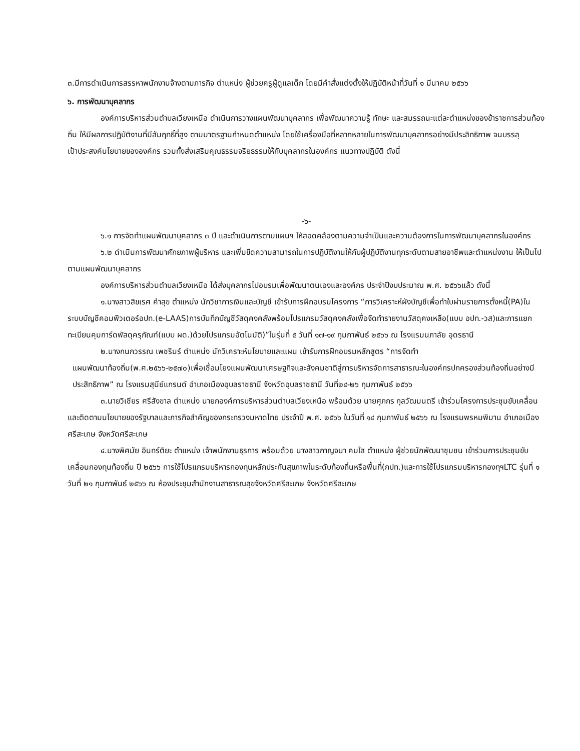๓.มีการดำเนินการสรรหาพนักงานจ้างตามภารกิจ ตำแหน่ง ผู้ช่วยครูผู้ดูแลเด็ก โดยมีคำสั่งแต่งตั้งให้ปฏิบัติหน้าที่วันที่ ๑ มีนาคม ๒๕๖๖
๖. การพัฒนาบุคลากร
องค์การบริหารส่วนตำบลเวียงเหนือ ดำเนินการวางแผนพัฒนาบุคลากร เพื่อพัฒนาความรู้ ทักษะ และสมรรถนะแต่ละตำแหน่งของข้าราชการส่วนท้องถิ่น ให้มีผลการปฏิบัติงานที่มีสัมฤทธิ์ที่สูง ตามมาตรฐานกำหนดตำแหน่ง โดยใช้เครื่องมือที่หลากหลายในการพัฒนาบุคลากรอย่างมีประสิทธิภาพ จนบรรลุเป้าประสงค์นโยบายขององค์กร รวมทั้งส่งเสริมคุณธรรมจริยธรรมให้กับบุคลากรในองค์กร แนวทางปฏิบัติ ดังนี้
-๖-
๖.๑ การจัดทำแผนพัฒนาบุคลากร ๓ ปี และดำเนินการตามแผนฯ ให้สอดคล้องตามความจำเป็นและความต้องการในการพัฒนาบุคลากรในองค์กร
๖.๒ ดำเนินการพัฒนาศักยภาพผู้บริหาร และเพิ่มขีดความสามารถในการปฏิบัติงานให้กับผู้ปฏิบัติงานทุกระดับตามสายอาชีพและตำแหน่งงาน ให้เป็นไปตามแผนพัฒนาบุคลากร
องค์การบริหารส่วนตำบลเวียงเหนือ ได้ส่งบุคลากรไปอบรมเพื่อพัฒนาตนเองและองค์กร ประจำปีงบประมาณ พ.ศ. ๒๕๖๖แล้ว ดังนี้
๑.นางสาวสิขเรศ คำสุข ตำแหน่ง นักวิชาการเงินและบัญชี เข้ารับการฝึกอบรมโครงการ “การวิเคราะห์ผังบัญชีเพื่อทำใบผ่านรายการตั้งหนี้(PA)ในระบบบัญชีคอมพิวเตอร์อปท.(e-LAAS)การบันทึกบัญชีวัสดุคงคลังพร้อมโปรแกรมวัสดุคงคลังเพื่อจัดทำรายงานวัสดุคงเหลือ(แบบ อปท.-วส)และการแยกทะเบียนคุมการ์ดพัสดุครุภัณฑ์(แบบ ผด.)ด้วยโปรแกรมอัตโนมัติ)”ในรุ่นที่ ๕ วันที่ ๑๗-๑๙ กุมภาพันธ์ ๒๕๖๖ ณ โรงแรมนภาลัย อุดรธานี
๒.นางกนกวรรณ เพชรินร์ ตำแหน่ง นักวิเคราะห์นโยบายและแผน เข้ารับการฝึกอบรมหลักสูตร “การจัดทำ
แผนพัฒนาท้องถิ่น(พ.ศ.๒๕๖๖-๒๕๗๐)เพื่อเชื่อมโยงแผนพัฒนาเศรษฐกิจและสังคมชาติสู่การบริหารจัดการสาธารณะในองค์กรปกครองส่วนท้องถิ่นอย่างมีประสิทธิภาพ” ณ โรงแรมสุนีย์แกรนด์ อำเภอเมืองอุบลราชธานี จังหวัดอุบลราชธานี วันที่๒๔-๒๖ กุมภาพันธ์ ๒๕๖๖
๓.นายวิเชียร ศรีสังขาล ตำแหน่ง นายกองค์การบริหารส่วนตำบลเวียงเหนือ พร้อมด้วย นายศุภกร กุลวัฒมนตรี เข้าร่วมโครงการประชุมขับเคลื่อนและติดตามนโยบายของรัฐบาลและภารกิจสำคัญของกระทรวงมหาดไทย ประจำปี พ.ศ. ๒๕๖๖ ในวันที่ ๑๔ กุมภาพันธ์ ๒๕๖๖ ณ โรงแรมพรหมพิมาน อำเภอเมืองศรีสะเกษ จังหวัดศรีสะเกษ
๔.นางพิศมัย อินทร์ติยะ ตำแหน่ง เจ้าพนักงานธุรการ พร้อมด้วย นางสาวกาญจนา คมใส ตำแหน่ง ผู้ช่วยนักพัฒนาชุมชน เข้าร่วมการประชุมขับเคลื่อนกองทุนท้องถิ่น ปี ๒๕๖๖ การใช้โปรแกรมบริหารกองทุนหลักประกันสุขภาพในระดับท้องถิ่นหรือพื้นที่(กปท.)และการใช้โปรแกรมบริหารกองทุฯLTC รุ่นที่ ๑ วันที่ ๒๑ กุมภาพันธ์ ๒๕๖๖ ณ ห้องประชุมสำนักงานสาธารณสุขจังหวัดศรีสะเกษ จังหวัดศรีสะเกษ